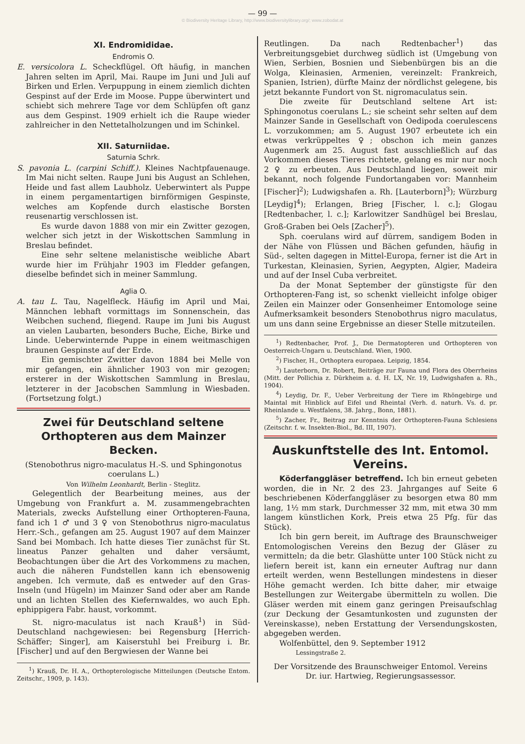— 99 —
© Biodiversity Heritage Library, http://www.biodiversitylibrary.org/; www.zobodat.at
XI. Endromididae.
Endromis O.
E. versicolora L. Scheckflügel. Oft häufig, in manchen Jahren selten im April, Mai. Raupe im Juni und Juli auf Birken und Erlen. Verpuppung in einem ziemlich dichten Gespinst auf der Erde im Moose. Puppe überwintert und schiebt sich mehrere Tage vor dem Schlüpfen oft ganz aus dem Gespinst. 1909 erhielt ich die Raupe wieder zahlreicher in den Nettetalholzungen und im Schinkel.
XII. Saturniidae.
Saturnia Schrk.
S. pavonia L. (carpini Schiff.). Kleines Nachtpfauenauge. Im Mai nicht selten. Raupe Juni bis August an Schlehen, Heide und fast allem Laubholz. Ueberwintert als Puppe in einem pergamentartigen birnförmigen Gespinste, welches am Kopfende durch elastische Borsten reusenartig verschlossen ist.
Es wurde davon 1888 von mir ein Zwitter gezogen, welcher sich jetzt in der Wiskottschen Sammlung in Breslau befindet.
Eine sehr seltene melanistische weibliche Abart wurde hier im Frühjahr 1903 im Fledder gefangen, dieselbe befindet sich in meiner Sammlung.
Aglia O.
A. tau L. Tau, Nagelfleck. Häufig im April und Mai, Männchen lebhaft vormittags im Sonnenschein, das Weibchen suchend, fliegend. Raupe im Juni bis August an vielen Laubarten, besonders Buche, Eiche, Birke und Linde. Ueberwinternde Puppe in einem weitmaschigen braunen Gespinste auf der Erde.
Ein gemischter Zwitter davon 1884 bei Melle von mir gefangen, ein ähnlicher 1903 von mir gezogen; ersterer in der Wiskottschen Sammlung in Breslau, letzterer in der Jacobschen Sammlung in Wiesbaden. (Fortsetzung folgt.)
Zwei für Deutschland seltene Orthopteren aus dem Mainzer Becken.
(Stenobothrus nigro-maculatus H.-S. und Sphingonotus coerulans L.)
Von Wilhelm Leonhardt, Berlin - Steglitz.
Gelegentlich der Bearbeitung meines, aus der Umgebung von Frankfurt a. M. zusammengebrachten Materials, zwecks Aufstellung einer Orthopteren-Fauna, fand ich 1 ♂ und 3 ♀ von Stenobothrus nigro-maculatus Herr.-Sch., gefangen am 25. August 1907 auf dem Mainzer Sand bei Mombach. Ich hatte dieses Tier zunächst für St. lineatus Panzer gehalten und daher versäumt, Beobachtungen über die Art des Vorkommens zu machen, auch die näheren Fundstellen kann ich ebensowenig angeben. Ich vermute, daß es entweder auf den Gras-Inseln (und Hügeln) im Mainzer Sand oder aber am Rande und an lichten Stellen des Kiefernwaldes, wo auch Eph. ephippigera Fabr. haust, vorkommt.
St. nigro-maculatus ist nach Krauß<sup>1</sup>) in Süd-Deutschland nachgewiesen: bei Regensburg [Herrich-Schäffer; Singer], am Kaiserstuhl bei Freiburg i. Br. [Fischer] und auf den Bergwiesen der Wanne bei
<sup>1</sup>) Krauß, Dr. H. A., Orthopterologische Mitteilungen (Deutsche Entom. Zeitschr., 1909, p. 143).
Reutlingen. Da nach Redtenbacher<sup>1</sup>) das Verbreitungsgebiet durchweg südlich ist (Umgebung von Wien, Serbien, Bosnien und Siebenbürgen bis an die Wolga, Kleinasien, Armenien, vereinzelt: Frankreich, Spanien, Istrien), dürfte Mainz der nördlichst gelegene, bis jetzt bekannte Fundort von St. nigromaculatus sein.
Die zweite für Deutschland seltene Art ist: Sphingonotus coerulans L.; sie scheint sehr selten auf dem Mainzer Sande in Gesellschaft von Oedipoda coerulescens L. vorzukommen; am 5. August 1907 erbeutete ich ein etwas verkrüppeltes ♀; obschon ich mein ganzes Augenmerk am 25. August fast ausschließlich auf das Vorkommen dieses Tieres richtete, gelang es mir nur noch 2 ♀ zu erbeuten. Aus Deutschland liegen, soweit mir bekannt, noch folgende Fundortangaben vor: Mannheim [Fischer]<sup>2</sup>); Ludwigshafen a. Rh. [Lauterborn]<sup>3</sup>); Würzburg [Leydig]<sup>4</sup>); Erlangen, Brieg [Fischer, l. c.]; Glogau [Redtenbacher, l. c.]; Karlowitzer Sandhügel bei Breslau, Groß-Graben bei Oels [Zacher]<sup>5</sup>).
Sph. coerulans wird auf dürrem, sandigem Boden in der Nähe von Flüssen und Bächen gefunden, häufig in Süd-, selten dagegen in Mittel-Europa, ferner ist die Art in Turkestan, Kleinasien, Syrien, Aegypten, Algier, Madeira und auf der Insel Cuba verbreitet.
Da der Monat September der günstigste für den Orthopteren-Fang ist, so schenkt vielleicht infolge obiger Zeilen ein Mainzer oder Gonsenheimer Entomologe seine Aufmerksamkeit besonders Stenobothrus nigro maculatus, um uns dann seine Ergebnisse an dieser Stelle mitzuteilen.
<sup>1</sup>) Redtenbacher, Prof. J., Die Dermatopteren und Orthopteren von Oesterreich-Ungarn u. Deutschland. Wien, 1900.
<sup>2</sup>) Fischer, H., Orthoptera europaea. Leipzig, 1854.
<sup>3</sup>) Lauterborn, Dr. Robert, Beiträge zur Fauna und Flora des Oberrheins (Mitt. der Pollichia z. Dürkheim a. d. H. LX, Nr. 19, Ludwigshafen a. Rh., 1904).
<sup>4</sup>) Leydig, Dr. F., Ueber Verbreitung der Tiere im Rhöngebirge und Maintal mit Hinblick auf Eifel und Rheintal (Verh. d. naturh. Vs. d. pr. Rheinlande u. Westfalens, 38. Jahrg., Bonn, 1881).
<sup>5</sup>) Zacher, Fr., Beitrag zur Kenntnis der Orthopteren-Fauna Schlesiens (Zeitschr. f. w. Insekten-Biol., Bd. III, 1907).
Auskunftstelle des Int. Entomol. Vereins.
Köderfanggläser betreffend. Ich bin erneut gebeten worden, die in Nr. 2 des 23. Jahrganges auf Seite 6 beschriebenen Köderfanggläser zu besorgen etwa 80 mm lang, 1½ mm stark, Durchmesser 32 mm, mit etwa 30 mm langem künstlichen Kork, Preis etwa 25 Pfg. für das Stück).
Ich bin gern bereit, im Auftrage des Braunschweiger Entomologischen Vereins den Bezug der Gläser zu vermitteln; da die betr. Glashütte unter 100 Stück nicht zu liefern bereit ist, kann ein erneuter Auftrag nur dann erteilt werden, wenn Bestellungen mindestens in dieser Höhe gemacht werden. Ich bitte daher, mir etwaige Bestellungen zur Weitergabe übermitteln zu wollen. Die Gläser werden mit einem ganz geringen Preisaufschlag (zur Deckung der Gesamtunkosten und zugunsten der Vereinskasse), neben Erstattung der Versendungskosten, abgegeben werden.
Wolfenbüttel, den 9. September 1912
Lessingstraße 2.
Der Vorsitzende des Braunschweiger Entomol. Vereins
Dr. iur. Hartwieg, Regierungsassessor.